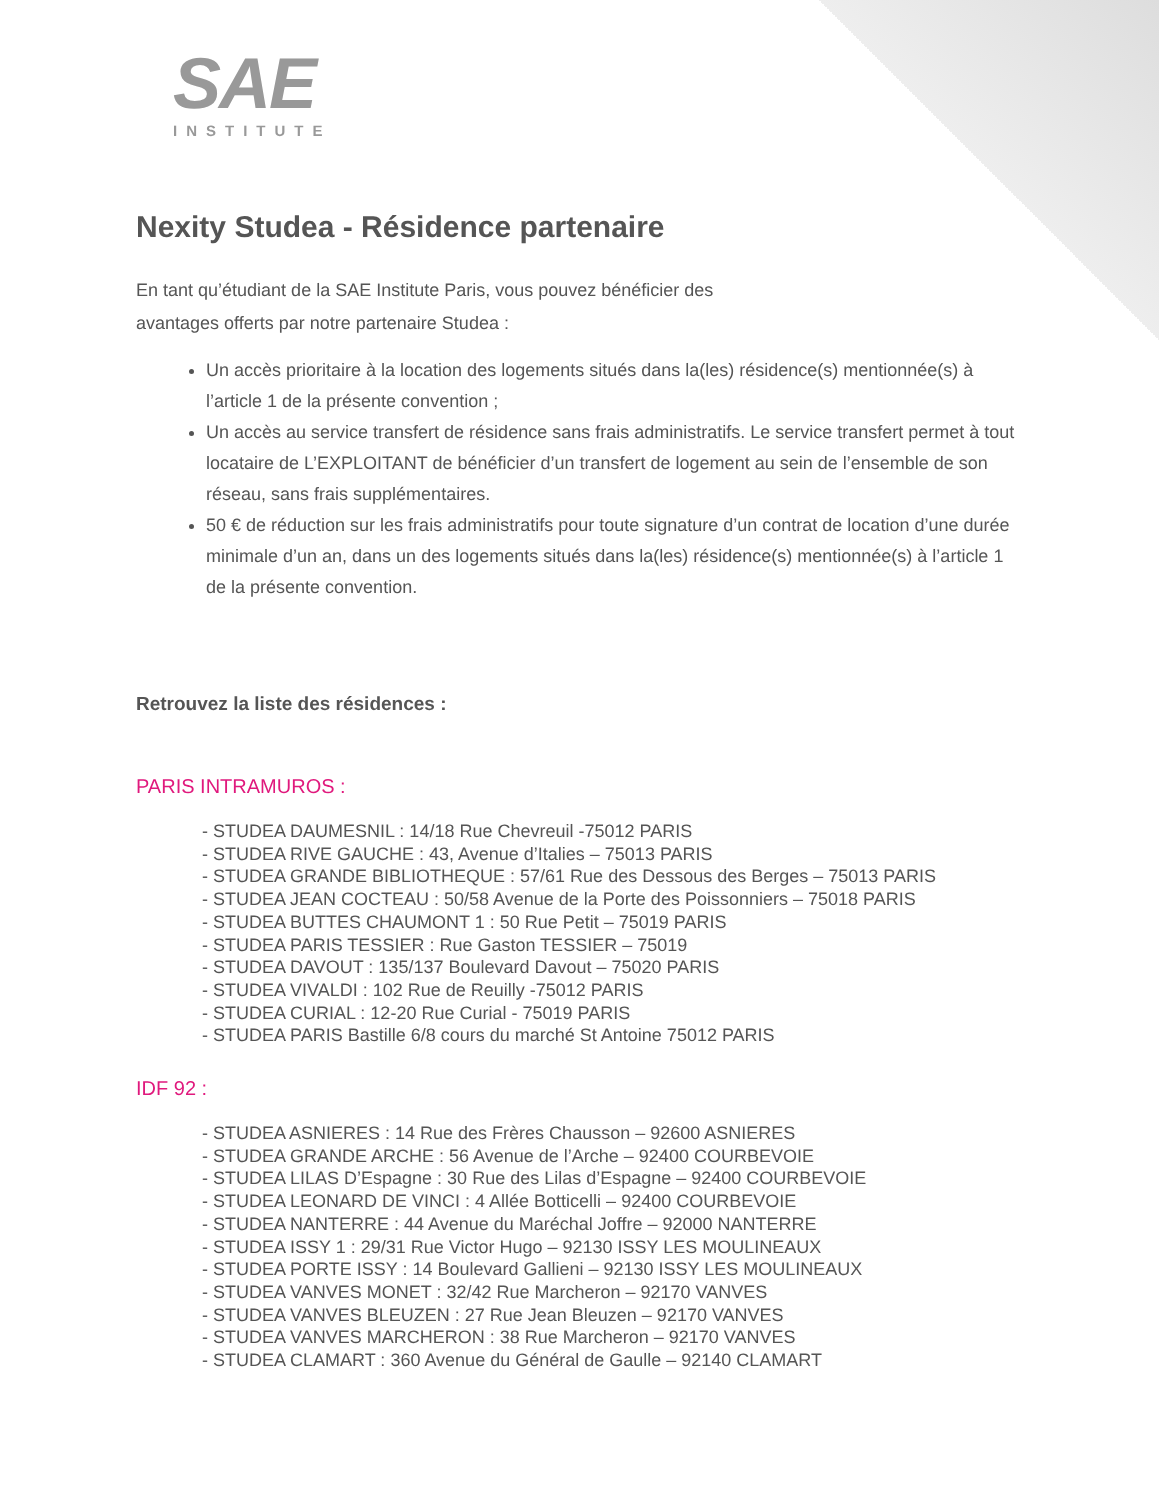SAE
INSTITUTE
Nexity Studea - Résidence partenaire
En tant qu’étudiant de la SAE Institute Paris, vous pouvez bénéficier des avantages offerts par notre partenaire Studea :
Un accès prioritaire à la location des logements situés dans la(les) résidence(s) mentionnée(s) à l’article 1 de la présente convention ;
Un accès au service transfert de résidence sans frais administratifs. Le service transfert permet à tout locataire de L’EXPLOITANT de bénéficier d’un transfert de logement au sein de l’ensemble de son réseau, sans frais supplémentaires.
50 € de réduction sur les frais administratifs pour toute signature d’un contrat de location d’une durée minimale d’un an, dans un des logements situés dans la(les) résidence(s) mentionnée(s) à l’article 1 de la présente convention.
Retrouvez la liste des résidences :
PARIS INTRAMUROS :
- STUDEA DAUMESNIL : 14/18 Rue Chevreuil -75012 PARIS
- STUDEA RIVE GAUCHE : 43, Avenue d’Italies – 75013 PARIS
- STUDEA GRANDE BIBLIOTHEQUE : 57/61 Rue des Dessous des Berges – 75013 PARIS
- STUDEA JEAN COCTEAU : 50/58 Avenue de la Porte des Poissonniers – 75018 PARIS
- STUDEA BUTTES CHAUMONT 1 : 50 Rue Petit – 75019 PARIS
- STUDEA PARIS TESSIER : Rue Gaston TESSIER – 75019
- STUDEA DAVOUT : 135/137 Boulevard Davout – 75020 PARIS
- STUDEA VIVALDI : 102 Rue de Reuilly -75012 PARIS
- STUDEA CURIAL : 12-20 Rue Curial - 75019 PARIS
- STUDEA PARIS Bastille 6/8 cours du marché St Antoine 75012 PARIS
IDF 92 :
- STUDEA ASNIERES : 14 Rue des Frères Chausson – 92600 ASNIERES
- STUDEA GRANDE ARCHE : 56 Avenue de l’Arche – 92400 COURBEVOIE
- STUDEA LILAS D’Espagne : 30 Rue des Lilas d’Espagne – 92400 COURBEVOIE
- STUDEA LEONARD DE VINCI : 4 Allée Botticelli – 92400 COURBEVOIE
- STUDEA NANTERRE : 44 Avenue du Maréchal Joffre – 92000 NANTERRE
- STUDEA ISSY 1 : 29/31 Rue Victor Hugo – 92130 ISSY LES MOULINEAUX
- STUDEA PORTE ISSY : 14 Boulevard Gallieni – 92130 ISSY LES MOULINEAUX
- STUDEA VANVES MONET : 32/42 Rue Marcheron – 92170 VANVES
- STUDEA VANVES BLEUZEN : 27 Rue Jean Bleuzen – 92170 VANVES
- STUDEA VANVES MARCHERON : 38 Rue Marcheron – 92170 VANVES
- STUDEA CLAMART : 360 Avenue du Général de Gaulle – 92140 CLAMART